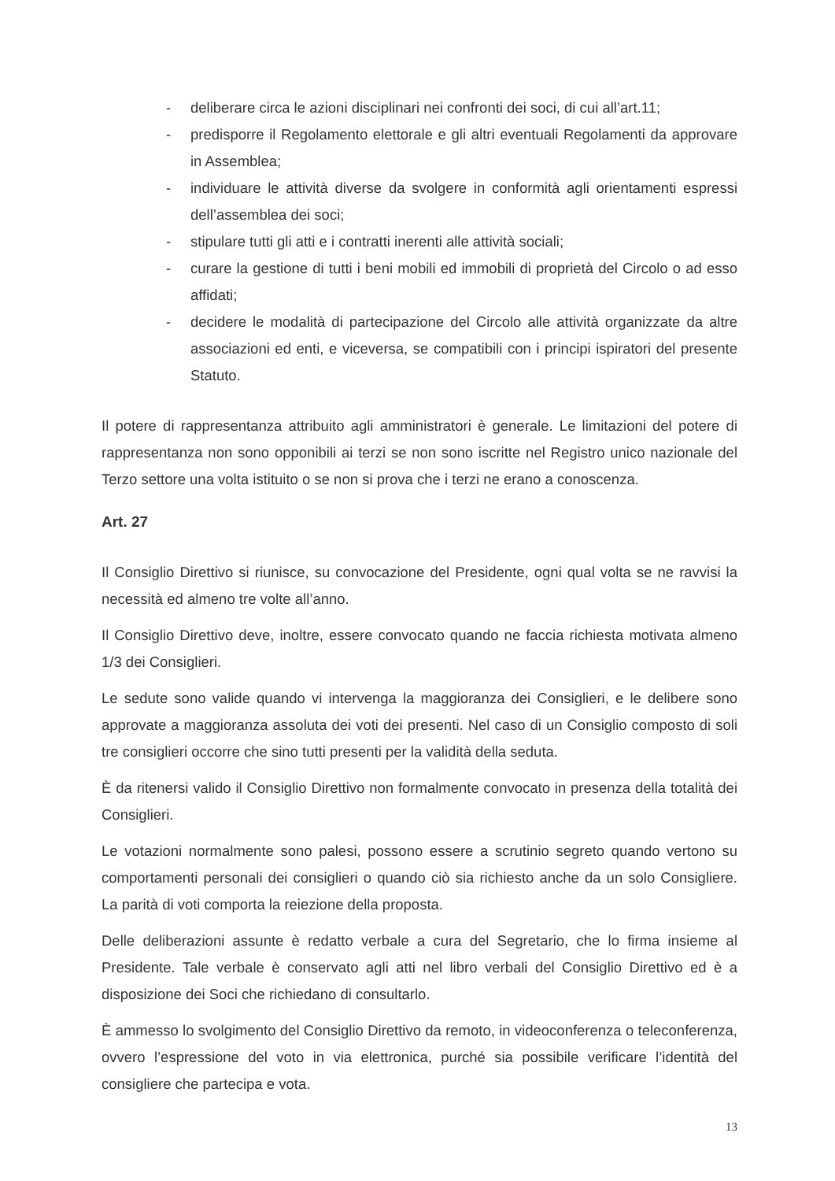- deliberare circa le azioni disciplinari nei confronti dei soci, di cui all’art.11;
- predisporre il Regolamento elettorale e gli altri eventuali Regolamenti da approvare in Assemblea;
- individuare le attività diverse da svolgere in conformità agli orientamenti espressi dell’assemblea dei soci;
- stipulare tutti gli atti e i contratti inerenti alle attività sociali;
- curare la gestione di tutti i beni mobili ed immobili di proprietà del Circolo o ad esso affidati;
- decidere le modalità di partecipazione del Circolo alle attività organizzate da altre associazioni ed enti, e viceversa, se compatibili con i principi ispiratori del presente Statuto.
Il potere di rappresentanza attribuito agli amministratori è generale. Le limitazioni del potere di rappresentanza non sono opponibili ai terzi se non sono iscritte nel Registro unico nazionale del Terzo settore una volta istituito o se non si prova che i terzi ne erano a conoscenza.
Art. 27
Il Consiglio Direttivo si riunisce, su convocazione del Presidente, ogni qual volta se ne ravvisi la necessità ed almeno tre volte all’anno.
Il Consiglio Direttivo deve, inoltre, essere convocato quando ne faccia richiesta motivata almeno 1/3 dei Consiglieri.
Le sedute sono valide quando vi intervenga la maggioranza dei Consiglieri, e le delibere sono approvate a maggioranza assoluta dei voti dei presenti. Nel caso di un Consiglio composto di soli tre consiglieri occorre che sino tutti presenti per la validità della seduta.
È da ritenersi valido il Consiglio Direttivo non formalmente convocato in presenza della totalità dei Consiglieri.
Le votazioni normalmente sono palesi, possono essere a scrutinio segreto quando vertono su comportamenti personali dei consiglieri o quando ciò sia richiesto anche da un solo Consigliere. La parità di voti comporta la reiezione della proposta.
Delle deliberazioni assunte è redatto verbale a cura del Segretario, che lo firma insieme al Presidente. Tale verbale è conservato agli atti nel libro verbali del Consiglio Direttivo ed è a disposizione dei Soci che richiedano di consultarlo.
È ammesso lo svolgimento del Consiglio Direttivo da remoto, in videoconferenza o teleconferenza, ovvero l’espressione del voto in via elettronica, purché sia possibile verificare l’identità del consigliere che partecipa e vota.
13